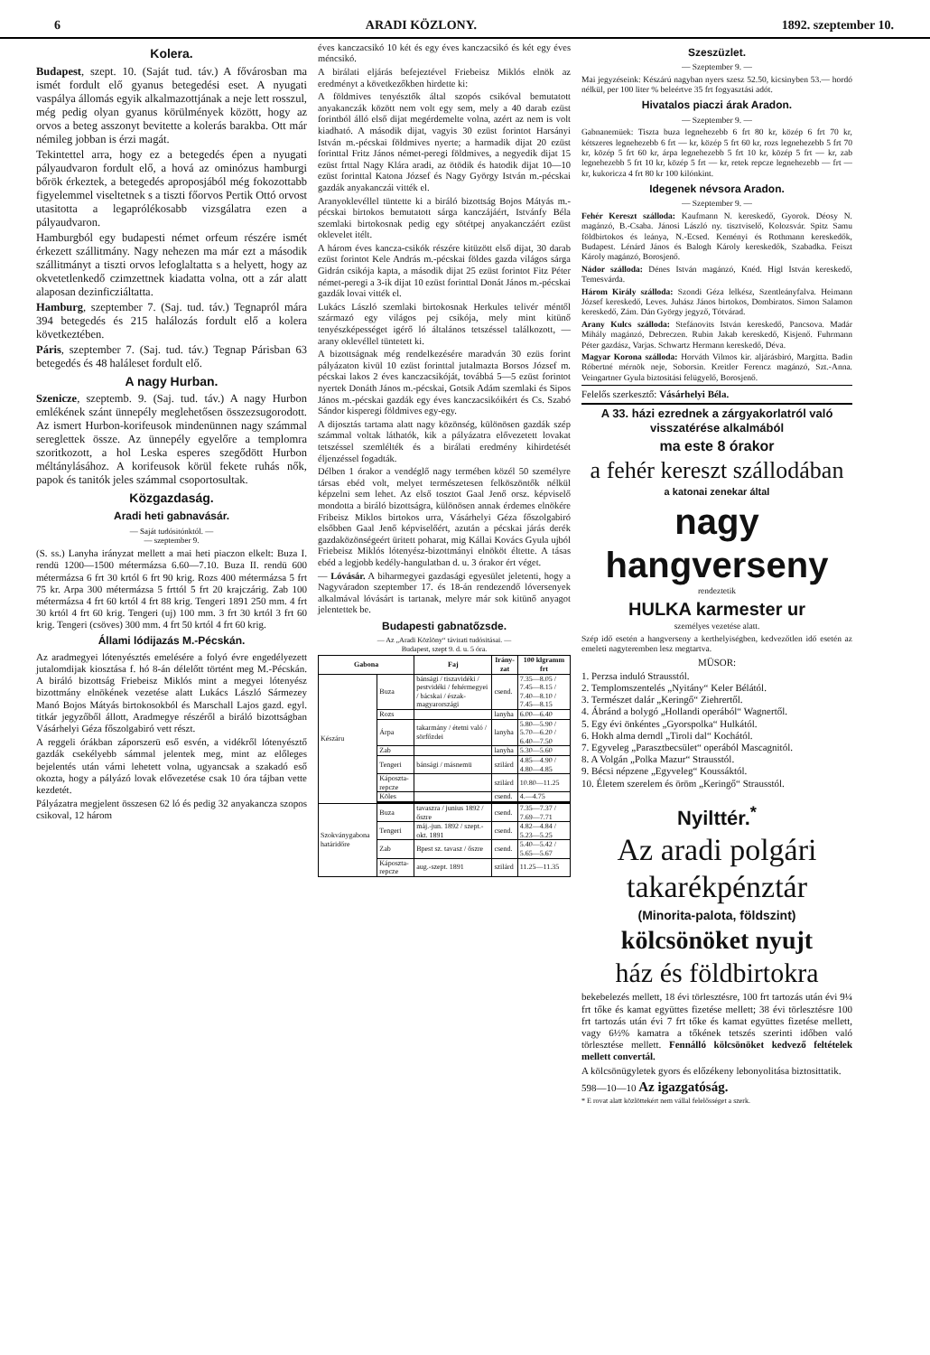6 ARADI KÖZLONY. 1892. szeptember 10.
Kolera.
Budapest, szept. 10. (Saját tud. táv.) A fővárosban ma ismét fordult elő gyanus betegedési eset. A nyugati vaspálya állomás egyik alkalmazottjának a neje lett rosszul, még pedig olyan gyanus körülmények között, hogy az orvos a beteg asszonyt bevitette a kolerás barakba. Ott már némileg jobban is érzi magát.
Tekintettel arra, hogy ez a betegedés épen a nyugati pályaudvaron fordult elő, a hová az ominózus hamburgi bőrök érkeztek, a betegedés aproposjából még fokozottabb figyelemmel viseltetnek s a tiszti főorvos Pertik Ottó orvost utasitotta a legaprólékosabb vizsgálatra ezen a pályaudvaron.
Hamburgból egy budapesti német orfeum részére ismét érkezett szállitmány. Nagy nehezen ma már ezt a második szállitmányt a tiszti orvos lefoglaltatta s a helyett, hogy az okvetetlenkedő czimzettnek kiadatta volna, ott a zár alatt alaposan dezinficziáltatta.
Hamburg, szeptember 7. (Saj. tud. táv.) Tegnapról mára 394 betegedés és 215 halálozás fordult elő a kolera következtében.
Páris, szeptember 7. (Saj. tud. táv.) Tegnap Párisban 63 betegedés és 48 haláleset fordult elő.
A nagy Hurban.
Szenicze, szeptemb. 9. (Saj. tud. táv.) A nagy Hurbon emlékének szánt ünnepély meglehetősen összezsugorodott. Az ismert Hurbon-korifeusok mindenünnen nagy számmal sereglettek össze. Az ünnepély egyelőre a templomra szoritkozott, a hol Leska esperes szegődött Hurbon méltánylásához. A korifeusok körül fekete ruhás nők, papok és tanitók jeles számmal csoportosultak.
Közgazdaság.
Aradi heti gabnavásár.
— Saját tudósitónktól. —
— szeptember 9.
(S. ss.) Lanyha irányzat mellett a mai heti piaczon elkelt: Buza I. rendü 1200—1500 métermázsa 6.60—7.10. Buza II. rendü 600 métermázsa 6 frt 30 krtól 6 frt 90 krig. Rozs 400 métermázsa 5 frt 75 kr. Arpa 300 métermázsa 5 frttól 5 frt 20 krajczárig. Zab 100 métermázsa 4 frt 60 krtól 4 frt 88 krig. Tengeri 1891 250 mm. 4 frt 30 krtól 4 frt 60 krig. Tengeri (uj) 100 mm. 3 frt 30 krtól 3 frt 60 krig. Tengeri (csöves) 300 mm. 4 frt 50 krtól 4 frt 60 krig.
Állami lódijazás M.-Pécskán.
Az aradmegyei lótenyésztés emelésére a folyó évre engedélyezett jutalomdijak kiosztása f. hó 8-án délelőtt történt meg M.-Pécskán. A biráló bizottság Friebeisz Miklós mint a megyei lótenyész bizottmány elnökének vezetése alatt Lukács László Sármezey Manó Bojos Mátyás birtokosokból és Marschall Lajos gazd. egyl. titkár jegyzőből állott, Aradmegye részéről a biráló bizottságban Vásárhelyi Géza főszolgabiró vett részt.
A reggeli órákban záporszerü eső esvén, a vidékről lótenyésztő gazdák csekélyebb sámmal jelentek meg, mint az előleges bejelentés után várni lehetett volna, ugyancsak a szakadó eső okozta, hogy a pályázó lovak elővezetése csak 10 óra tájban vette kezdetét.
Pályázatra megjelent összesen 62 ló és pedig 32 anyakancza szopos csikoval, 12 három
éves kanczacsikó 10 két és egy éves kanczacsikó és két egy éves méncsikó.
A birálati eljárás befejeztével Friebeisz Miklós elnök az eredményt a következőkben hirdette ki:
A földmives tenyésztők által szopós csikóval bemutatott anyakanczák között nem volt egy sem, mely a 40 darab ezüst forintból álló első dijat megérdemelte volna, azért az nem is volt kiadható. A második dijat, vagyis 30 ezüst forintot Harsányi István m.-pécskai földmives nyerte; a harmadik dijat 20 ezüst forinttal Fritz János német-peregi földmives, a negyedik dijat 15 ezüst frttal Nagy Klára aradi, az ötödik és hatodik dijat 10—10 ezüst forinttal Katona József és Nagy György István m.-pécskai gazdák anyakanczái vitték el.
Aranyoklevéllel tüntette ki a biráló bizottság Bojos Mátyás m.-pécskai birtokos bemutatott sárga kanczájáért, Istvánfy Béla szemlaki birtokosnak pedig egy sötétpej anyakanczáért ezüst oklevelet itélt.
A három éves kancza-csikók részére kitüzött első dijat, 30 darab ezüst forintot Kele András m.-pécskai földes gazda világos sárga Gidrán csikója kapta, a második dijat 25 ezüst forintot Fitz Péter német-peregi a 3-ik dijat 10 ezüst forinttal Donát János m.-pécskai gazdák lovai vitték el.
Lukács László szemlaki birtokosnak Herkules telivér méntől származó egy világos pej csikója, mely mint kitünő tenyészképességet igérő ló általános tetszéssel találkozott, — arany oklevéllel tüntetett ki.
A bizottságnak még rendelkezésére maradván 30 ezüs forint pályázaton kivül 10 ezüst forinttal jutalmazta Borsos József m. pécskai lakos 2 éves kanczacsikóját, továbbá 5—5 ezüst forintot nyertek Donáth János m.-pécskai, Gotsik Adám szemlaki és Sipos János m.-pécskai gazdák egy éves kanczacsikóikért és Cs. Szabó Sándor kisperegi földmives egy-egy.
A dijosztás tartama alatt nagy közönség, különösen gazdák szép számmal voltak láthatók, kik a pályázatra elővezetett lovakat tetszéssel szemlélték és a birálati eredmény kihirdetését éljenzéssel fogadták.
Délben 1 órakor a vendéglő nagy termében közél 50 személyre társas ebéd volt, melyet természetesen felköszöntők nélkül képzelni sem lehet. Az első tosztot Gaal Jenő orsz. képviselő mondotta a biráló bizottságra, különösen annak érdemes elnökére Fribeisz Miklos birtokos urra, Vásárhelyi Géza főszolgabiró elsőbben Gaal Jenő képviselőért, azután a pécskai járás derék gazdaközönségeért üritett poharat, mig Kállai Kovács Gyula ujból Friebeisz Miklós lótenyész-bizottmányi elnököt éltette. A tásas ebéd a legjobb kedély-hangulatban d. u. 3 órakor ért véget.
— Lóvásár. A biharmegyei gazdasági egyesület jeletenti, hogy a Nagyváradon szeptember 17. és 18-án rendezendő lóversenyek alkalmával lóvásárt is tartanak, melyre már sok kitünő anyagot jelentettek be.
Budapesti gabnatőzsde.
— Az „Aradi Közlöny“ távirati tudósitásai. —
Budapest, szept 9. d. u. 5 óra.
| Gabona | | Faj | Irány-zat | 100 klgramm frt |
| --- | --- | --- | --- | --- |
| Készáru | Buza | bánsági / tiszavidéki / pestvidéki / fehérmegyei / bácskai / észak-magyarországi | csend. | 7.35—8.05 / 7.45—8.15 / 7.40—8.10 / 7.45—8.15 |
| | Rozs | | lanyha | 6.00—6.40 |
| | Árpa | takarmány / étetni való / sörfőzdei | lanyha | 5.80—5.90 / 5.70—6.20 / 6.40—7.50 |
| | Zab | | lanyha | 5.30—5.60 |
| | Tengeri | bánsági / másnemü | szilárd | 4.85—4.90 / 4.80—4.85 |
| | Káposzta-repcze | | szilárd | 10.80—11.25 |
| | Köles | | csend. | 4.—4.75 |
| Szokványgabona határidőre | Buza | tavaszra / junius 1892 / őszre | csend. | 7.35—7.37 / 7.69—7.71 |
| | Tengeri | máj.-jun. 1892 / szept.-okt. 1891 | csend. | 4.82—4.84 / 5.23—5.25 |
| | Zab | Bpest sz. tavasz / őszre | csend. | 5.40—5.42 / 5.65—5.67 |
| | Káposzta-repcze | aug.-szept. 1891 | szilárd | 11.25—11.35 |
Szeszüzlet.
— Szeptember 9. —
Mai jegyzéseink: Készárú nagyban nyers szesz 52.50, kicsinyben 53.— hordó nélkül, per 100 liter % beleértve 35 frt fogyasztási adót.
Hivatalos piaczi árak Aradon.
— Szeptember 9. —
Gabnanemüek: Tiszta buza legnehezebb 6 frt 80 kr, közép 6 frt 70 kr, kétszeres legnehezebb 6 frt — kr, közép 5 frt 60 kr, rozs legnehezebb 5 frt 70 kr, közép 5 frt 60 kr, árpa legnehezebb 5 frt 10 kr, közép 5 frt — kr, zab legnehezebb 5 frt 10 kr, közép 5 frt — kr, retek repcze legnehezebb — frt — kr, kukoricza 4 frt 80 kr 100 kilónkint.
Idegenek névsora Aradon.
— Szeptember 9. —
Fehér Kereszt szálloda: Kaufmann N. kereskedő, Gyorok. Déosy N. magánzó, B.-Csaba. Jánosi László ny. tisztviselő, Kolozsvár. Spitz Samu földbirtokos és leánya, N.-Ecsed. Keményi és Rothmann kereskedők, Budapest. Lénárd János és Balogh Károly kereskedők, Szabadka. Feiszt Károly magánzó, Borosjenő.
Nádor szálloda: Dénes István magánzó, Knéd. Higl István kereskedő, Temesvárda.
Három Király szálloda: Szondi Géza lelkész, Szentleányfalva. Heimann József kereskedő, Leves. Juhász János birtokos, Dombiratos. Simon Salamon kereskedő, Zám. Dán György jegyző, Tótvárad.
Arany Kulcs szálloda: Stefánovits István kereskedő, Pancsova. Madár Mihály magánzó, Debreczen. Rubin Jakab kereskedő, Kisjenő. Fuhrmann Péter gazdász, Varjas. Schwartz Hermann kereskedő, Déva.
Magyar Korona szálloda: Horváth Vilmos kir. aljárásbiró, Margitta. Badin Róbertné mérnök neje, Soborsin. Kreitler Ferencz magánzó, Szt.-Anna. Veingartner Gyula biztositási felügyelő, Borosjenő.
Felelős szerkesztő: Vásárhelyi Béla.
A 33. házi ezrednek a zárgyakorlatról való visszatérése alkalmából
ma este 8 órakor
a fehér kereszt szállodában
a katonai zenekar által
nagy hangverseny
rendeztetik
HULKA karmester ur
személyes vezetése alatt.
Szép idő esetén a hangverseny a kerthelyiségben, kedvezőtlen idő esetén az emeleti nagyteremben lesz megtartva.
MÜSOR:
1. Perzsa induló Strausstól.
2. Templomszentelés „Nyitány“ Keler Bélától.
3. Természet dalár „Keringő“ Ziehrertől.
4. Ábránd a bolygó „Hollandi operából“ Wagnertől.
5. Egy évi önkéntes „Gyorspolka“ Hulkától.
6. Hokh alma derndl „Tiroli dal“ Kochától.
7. Egyveleg „Parasztbecsület“ operából Mascagnitól.
8. A Volgán „Polka Mazur“ Strausstól.
9. Bécsi népzene „Egyveleg“ Koussáktól.
10. Életem szerelem és öröm „Keringő“ Strausstól.
Nyilttér.<sup>*</sup>
Az aradi polgári takarékpénztár
(Minorita-palota, földszint)
kölcsönöket nyujt
ház és földbirtokra
bekebelezés mellett, 18 évi törlesztésre, 100 frt tartozás után évi 9¼ frt tőke és kamat együttes fizetése mellett; 38 évi törlesztésre 100 frt tartozás után évi 7 frt tőke és kamat együttes fizetése mellett, vagy 6½% kamatra a tőkének tetszés szerinti időben való törlesztése mellett. Fennálló kölcsönöket kedvező feltételek mellett convertál.
A kölcsönügyletek gyors és előzékeny lebonyolitása biztosittatik.
598—10—10 Az igazgatóság.
* E rovat alatt közlöttekért nem vállal felelősséget a szerk.